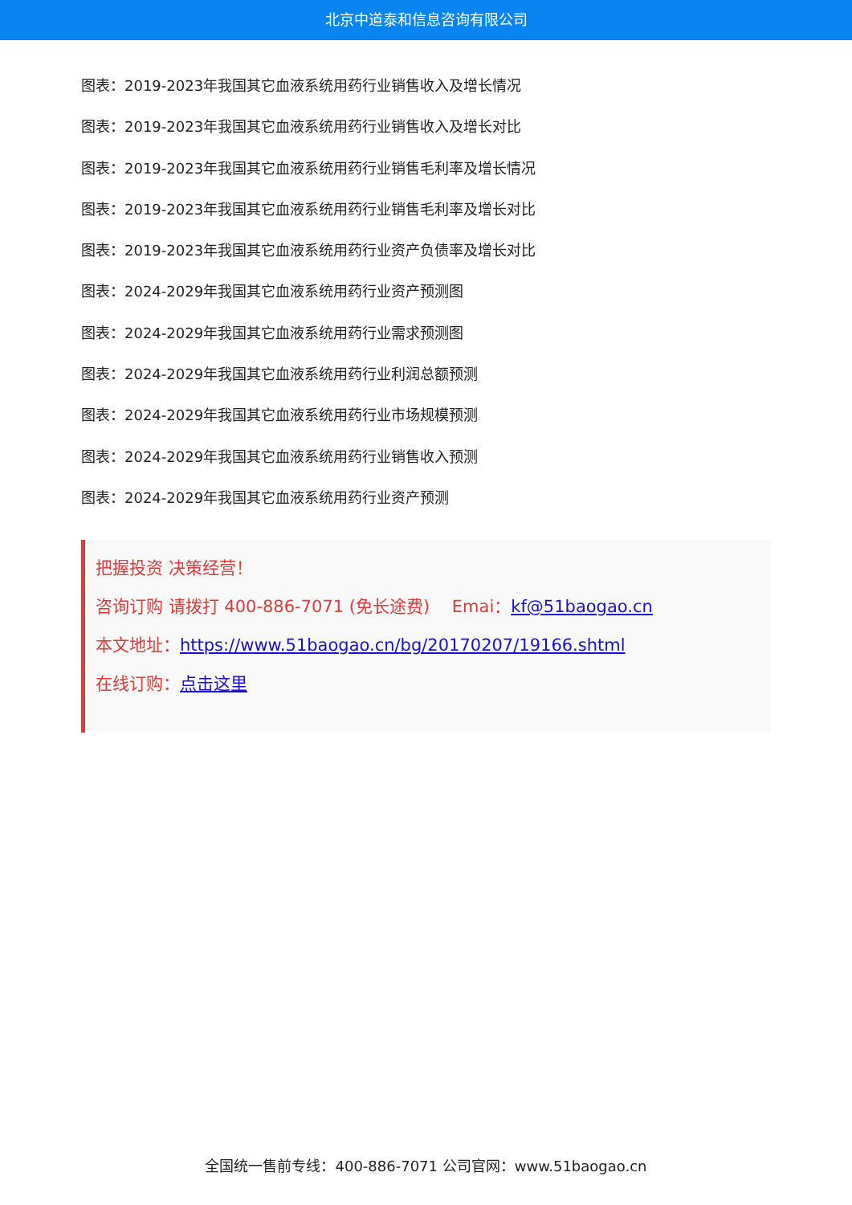北京中道泰和信息咨询有限公司
图表：2019-2023年我国其它血液系统用药行业销售收入及增长情况
图表：2019-2023年我国其它血液系统用药行业销售收入及增长对比
图表：2019-2023年我国其它血液系统用药行业销售毛利率及增长情况
图表：2019-2023年我国其它血液系统用药行业销售毛利率及增长对比
图表：2019-2023年我国其它血液系统用药行业资产负债率及增长对比
图表：2024-2029年我国其它血液系统用药行业资产预测图
图表：2024-2029年我国其它血液系统用药行业需求预测图
图表：2024-2029年我国其它血液系统用药行业利润总额预测
图表：2024-2029年我国其它血液系统用药行业市场规模预测
图表：2024-2029年我国其它血液系统用药行业销售收入预测
图表：2024-2029年我国其它血液系统用药行业资产预测
把握投资 决策经营！
咨询订购 请拨打 400-886-7071 (免长途费)　 Emai：kf@51baogao.cn
本文地址：https://www.51baogao.cn/bg/20170207/19166.shtml
在线订购：点击这里
全国统一售前专线：400-886-7071 公司官网：www.51baogao.cn